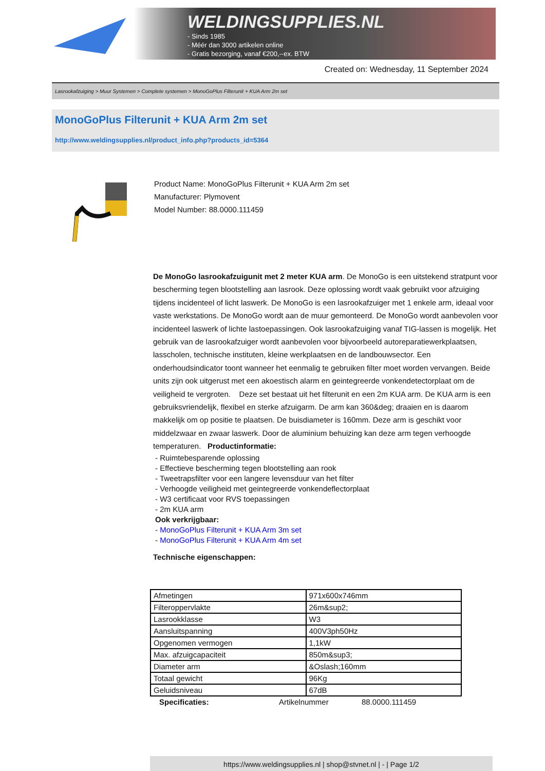WELDINGSUPPLIES.NL
- Sinds 1985
- Méér dan 3000 artikelen online
- Gratis bezorging, vanaf €200,--ex. BTW
Created on: Wednesday, 11 September 2024
Lasrookafzuiging > Muur Systemen > Complete systemen > MonoGoPlus Filterunit + KUA Arm 2m set
MonoGoPlus Filterunit + KUA Arm 2m set
http://www.weldingsupplies.nl/product_info.php?products_id=5364
Product Name: MonoGoPlus Filterunit + KUA Arm 2m set
Manufacturer: Plymovent
Model Number: 88.0000.111459
De MonoGo lasrookafzuigunit met 2 meter KUA arm. De MonoGo is een uitstekend stratpunt voor bescherming tegen blootstelling aan lasrook. Deze oplossing wordt vaak gebruikt voor afzuiging tijdens incidenteel of licht laswerk. De MonoGo is een lasrookafzuiger met 1 enkele arm, ideaal voor vaste werkstations. De MonoGo wordt aan de muur gemonteerd. De MonoGo wordt aanbevolen voor incidenteel laswerk of lichte lastoepassingen. Ook lasrookafzuiging vanaf TIG-lassen is mogelijk. Het gebruik van de lasrookafzuiger wordt aanbevolen voor bijvoorbeeld autoreparatiewerkplaatsen, lasscholen, technische instituten, kleine werkplaatsen en de landbouwsector. Een onderhoudsindicator toont wanneer het eenmalig te gebruiken filter moet worden vervangen. Beide units zijn ook uitgerust met een akoestisch alarm en geintegreerde vonkendetectorplaat om de veiligheid te vergroten. Deze set bestaat uit het filterunit en een 2m KUA arm. De KUA arm is een gebruiksvriendelijk, flexibel en sterke afzuigarm. De arm kan 360&deg; draaien en is daarom makkelijk om op positie te plaatsen. De buisdiameter is 160mm. Deze arm is geschikt voor middelzwaar en zwaar laswerk. Door de aluminium behuizing kan deze arm tegen verhoogde temperaturen. Productinformatie:
- Ruimtebesparende oplossing
- Effectieve bescherming tegen blootstelling aan rook
- Tweetrapsfilter voor een langere levensduur van het filter
- Verhoogde veiligheid met geintegreerde vonkendeflectorplaat
- W3 certificaat voor RVS toepassingen
- 2m KUA arm
Ook verkrijgbaar:
- MonoGoPlus Filterunit + KUA Arm 3m set
- MonoGoPlus Filterunit + KUA Arm 4m set
Technische eigenschappen:
| Afmetingen | 971x600x746mm |
| Filteroppervlakte | 26m&sup2; |
| Lasrookklasse | W3 |
| Aansluitspanning | 400V3ph50Hz |
| Opgenomen vermogen | 1,1kW |
| Max. afzuigcapaciteit | 850m&sup3; |
| Diameter arm | &Oslash;160mm |
| Totaal gewicht | 96Kg |
| Geluidsniveau | 67dB |
Specificaties: Artikelnummer 88.0000.111459
https://www.weldingsupplies.nl | shop@stvnet.nl | - | Page 1/2